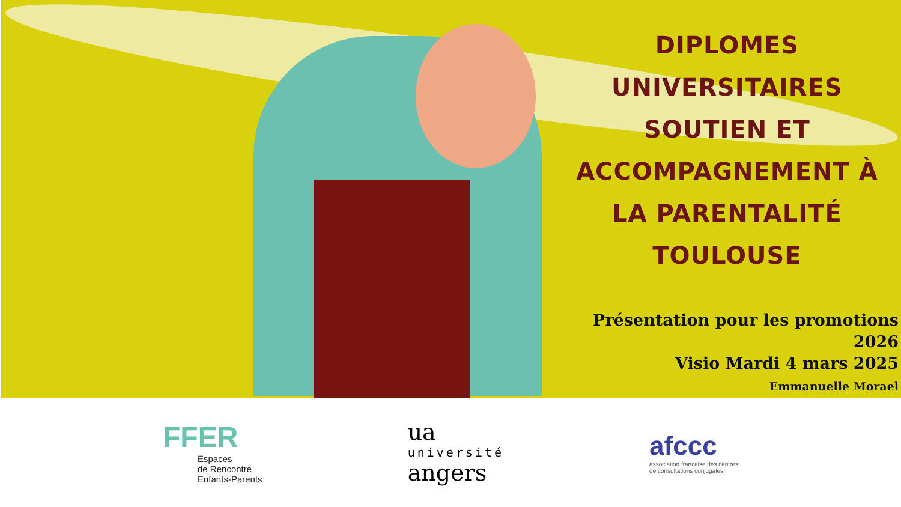DIPLOMES
UNIVERSITAIRES
SOUTIEN ET
ACCOMPAGNEMENT À
LA PARENTALITÉ
TOULOUSE
Présentation pour les promotions
2026
Visio Mardi 4 mars 2025
Emmanuelle Morael
FFER
Espaces
de Rencontre
Enfants-Parents
ua
université
angers
afccc
association française des centres
de consultations conjugales